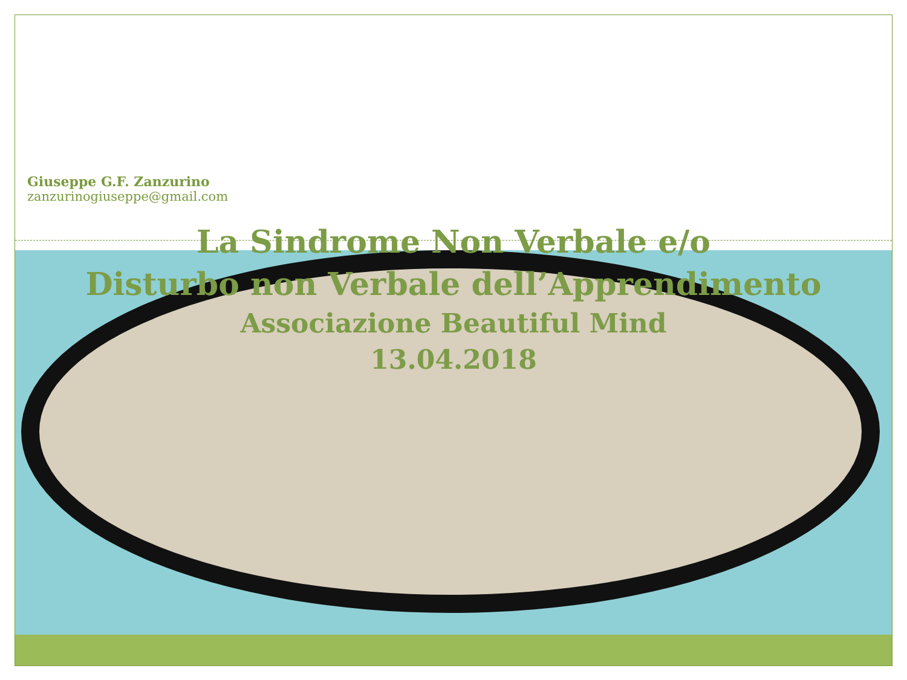Giuseppe G.F. Zanzurino
zanzurinogiuseppe@gmail.com
La Sindrome Non Verbale e/o
Disturbo non Verbale dell’Apprendimento
Associazione Beautiful Mind
13.04.2018